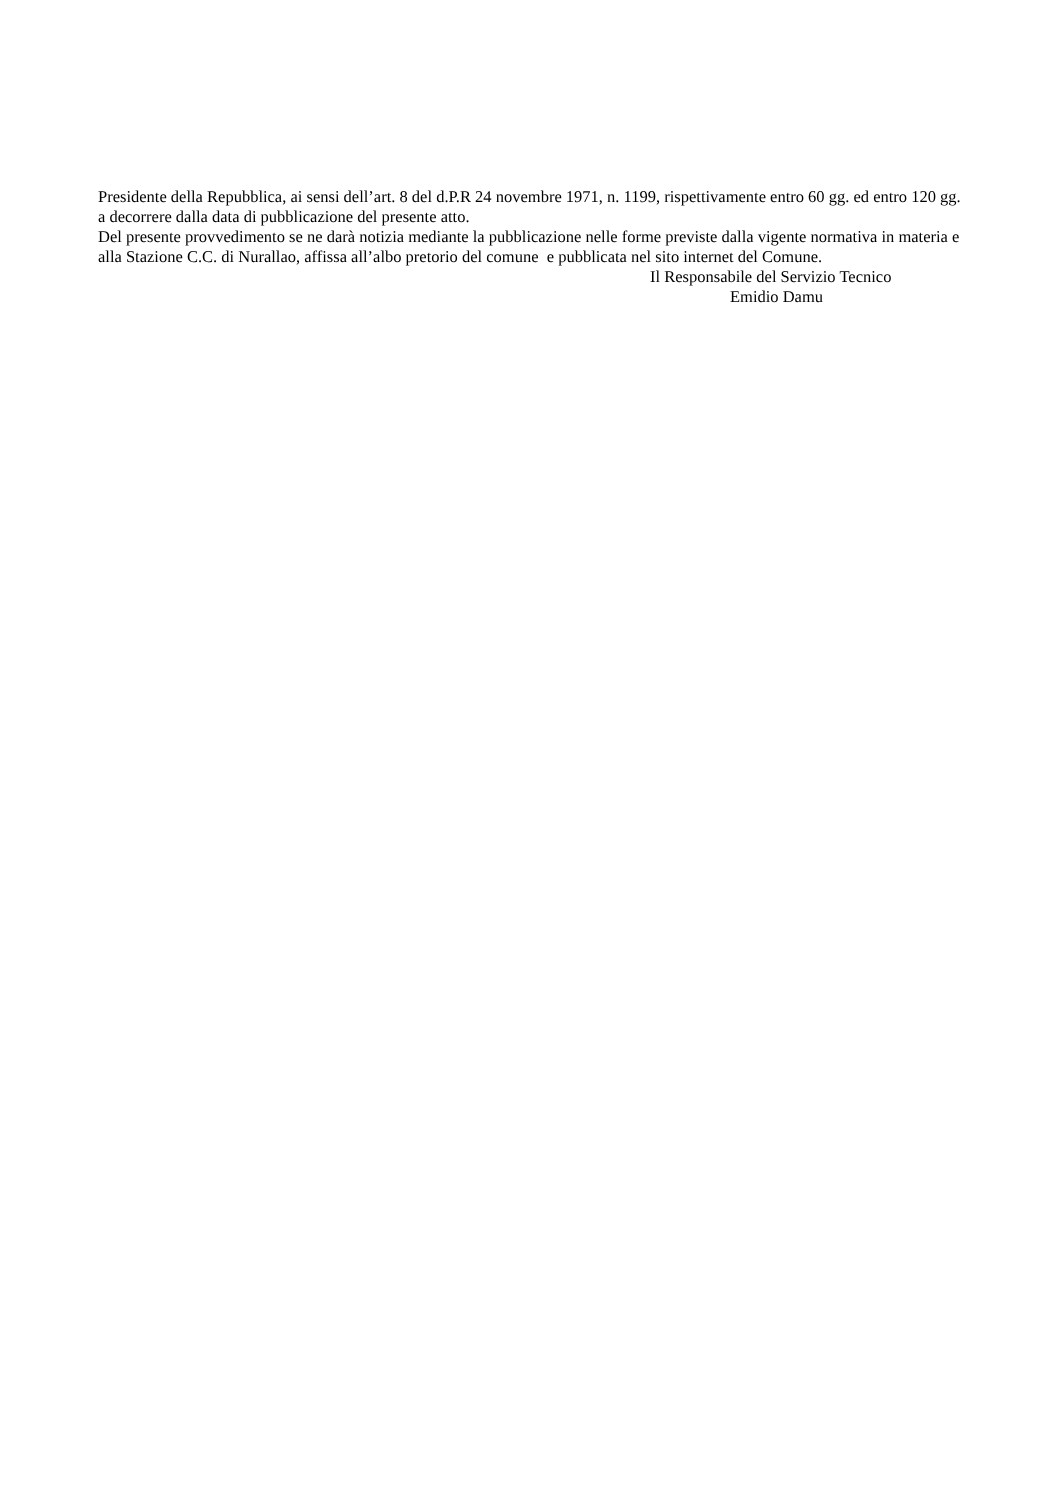Presidente della Repubblica, ai sensi dell’art. 8 del d.P.R 24 novembre 1971, n. 1199, rispettivamente entro 60 gg. ed entro 120 gg. a decorrere dalla data di pubblicazione del presente atto.
Del presente provvedimento se ne darà notizia mediante la pubblicazione nelle forme previste dalla vigente normativa in materia e alla Stazione C.C. di Nurallao, affissa all’albo pretorio del comune e pubblicata nel sito internet del Comune.
Il Responsabile del Servizio Tecnico
Emidio Damu